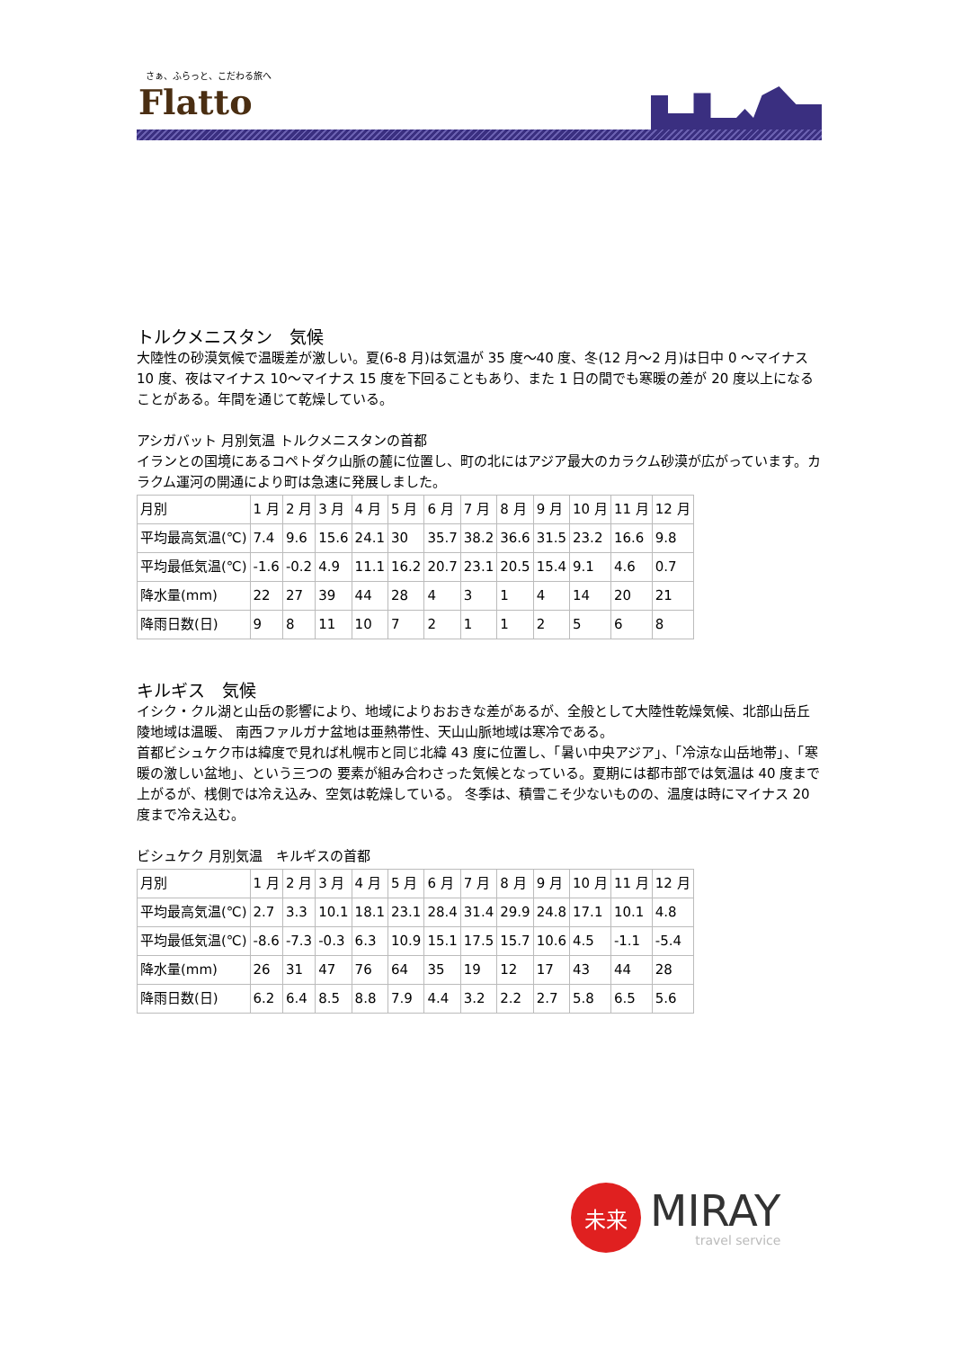さぁ、ふらっと、こだわる旅へ
Flatto
トルクメニスタン　気候
大陸性の砂漠気候で温暖差が激しい。夏(6-8 月)は気温が 35 度～40 度、冬(12 月～2 月)は日中 0 ～マイナス 10 度、夜はマイナス 10～マイナス 15 度を下回ることもあり、また 1 日の間でも寒暖の差が 20 度以上になることがある。年間を通じて乾燥している。
アシガバット 月別気温 トルクメニスタンの首都
イランとの国境にあるコペトダク山脈の麓に位置し、町の北にはアジア最大のカラクム砂漠が広がっています。カラクム運河の開通により町は急速に発展しました。
| 月別 | 1 月 | 2 月 | 3 月 | 4 月 | 5 月 | 6 月 | 7 月 | 8 月 | 9 月 | 10 月 | 11 月 | 12 月 |
| --- | --- | --- | --- | --- | --- | --- | --- | --- | --- | --- | --- | --- |
| 平均最高気温(℃) | 7.4 | 9.6 | 15.6 | 24.1 | 30 | 35.7 | 38.2 | 36.6 | 31.5 | 23.2 | 16.6 | 9.8 |
| 平均最低気温(℃) | -1.6 | -0.2 | 4.9 | 11.1 | 16.2 | 20.7 | 23.1 | 20.5 | 15.4 | 9.1 | 4.6 | 0.7 |
| 降水量(mm) | 22 | 27 | 39 | 44 | 28 | 4 | 3 | 1 | 4 | 14 | 20 | 21 |
| 降雨日数(日) | 9 | 8 | 11 | 10 | 7 | 2 | 1 | 1 | 2 | 5 | 6 | 8 |
キルギス　気候
イシク・クル湖と山岳の影響により、地域によりおおきな差があるが、全般として大陸性乾燥気候、北部山岳丘陵地域は温暖、 南西ファルガナ盆地は亜熱帯性、天山山脈地域は寒冷である。
首都ビシュケク市は緯度で見れば札幌市と同じ北緯 43 度に位置し、「暑い中央アジア」、「冷涼な山岳地帯」、「寒暖の激しい盆地」、という三つの 要素が組み合わさった気候となっている。夏期には都市部では気温は 40 度まで上がるが、桟側では冷え込み、空気は乾燥している。 冬季は、積雪こそ少ないものの、温度は時にマイナス 20 度まで冷え込む。
ビシュケク 月別気温　キルギスの首都
| 月別 | 1 月 | 2 月 | 3 月 | 4 月 | 5 月 | 6 月 | 7 月 | 8 月 | 9 月 | 10 月 | 11 月 | 12 月 |
| --- | --- | --- | --- | --- | --- | --- | --- | --- | --- | --- | --- | --- |
| 平均最高気温(℃) | 2.7 | 3.3 | 10.1 | 18.1 | 23.1 | 28.4 | 31.4 | 29.9 | 24.8 | 17.1 | 10.1 | 4.8 |
| 平均最低気温(℃) | -8.6 | -7.3 | -0.3 | 6.3 | 10.9 | 15.1 | 17.5 | 15.7 | 10.6 | 4.5 | -1.1 | -5.4 |
| 降水量(mm) | 26 | 31 | 47 | 76 | 64 | 35 | 19 | 12 | 17 | 43 | 44 | 28 |
| 降雨日数(日) | 6.2 | 6.4 | 8.5 | 8.8 | 7.9 | 4.4 | 3.2 | 2.2 | 2.7 | 5.8 | 6.5 | 5.6 |
未来
MIRAY
travel service